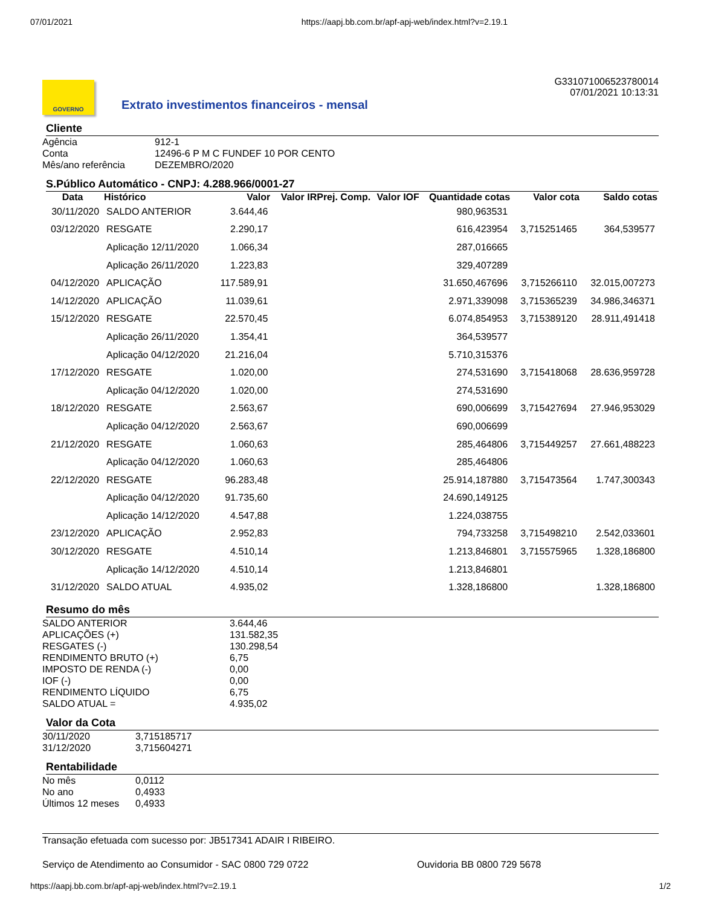07/01/2021 https://aapj.bb.com.br/apf-apj-web/index.html?v=2.19.1
GOVERNO
Extrato investimentos financeiros - mensal
G331071006523780014
07/01/2021 10:13:31
Cliente
| Agência | 912-1 |
| Conta | 12496-6 P M C FUNDEF 10 POR CENTO |
| Mês/ano referência | DEZEMBRO/2020 |
S.Público Automático - CNPJ: 4.288.966/0001-27
| Data | Histórico | Valor | Valor IRPrej. Comp. | Valor IOF | Quantidade cotas | Valor cota | Saldo cotas |
| --- | --- | --- | --- | --- | --- | --- | --- |
| 30/11/2020 | SALDO ANTERIOR | 3.644,46 | | | 980,963531 | | |
| 03/12/2020 | RESGATE | 2.290,17 | | | 616,423954 | 3,715251465 | 364,539577 |
| | Aplicação 12/11/2020 | 1.066,34 | | | 287,016665 | | |
| | Aplicação 26/11/2020 | 1.223,83 | | | 329,407289 | | |
| 04/12/2020 | APLICAÇÃO | 117.589,91 | | | 31.650,467696 | 3,715266110 | 32.015,007273 |
| 14/12/2020 | APLICAÇÃO | 11.039,61 | | | 2.971,339098 | 3,715365239 | 34.986,346371 |
| 15/12/2020 | RESGATE | 22.570,45 | | | 6.074,854953 | 3,715389120 | 28.911,491418 |
| | Aplicação 26/11/2020 | 1.354,41 | | | 364,539577 | | |
| | Aplicação 04/12/2020 | 21.216,04 | | | 5.710,315376 | | |
| 17/12/2020 | RESGATE | 1.020,00 | | | 274,531690 | 3,715418068 | 28.636,959728 |
| | Aplicação 04/12/2020 | 1.020,00 | | | 274,531690 | | |
| 18/12/2020 | RESGATE | 2.563,67 | | | 690,006699 | 3,715427694 | 27.946,953029 |
| | Aplicação 04/12/2020 | 2.563,67 | | | 690,006699 | | |
| 21/12/2020 | RESGATE | 1.060,63 | | | 285,464806 | 3,715449257 | 27.661,488223 |
| | Aplicação 04/12/2020 | 1.060,63 | | | 285,464806 | | |
| 22/12/2020 | RESGATE | 96.283,48 | | | 25.914,187880 | 3,715473564 | 1.747,300343 |
| | Aplicação 04/12/2020 | 91.735,60 | | | 24.690,149125 | | |
| | Aplicação 14/12/2020 | 4.547,88 | | | 1.224,038755 | | |
| 23/12/2020 | APLICAÇÃO | 2.952,83 | | | 794,733258 | 3,715498210 | 2.542,033601 |
| 30/12/2020 | RESGATE | 4.510,14 | | | 1.213,846801 | 3,715575965 | 1.328,186800 |
| | Aplicação 14/12/2020 | 4.510,14 | | | 1.213,846801 | | |
| 31/12/2020 | SALDO ATUAL | 4.935,02 | | | 1.328,186800 | | 1.328,186800 |
Resumo do mês
| SALDO ANTERIOR | 3.644,46 |
| APLICAÇÕES (+) | 131.582,35 |
| RESGATES (-) | 130.298,54 |
| RENDIMENTO BRUTO (+) | 6,75 |
| IMPOSTO DE RENDA (-) | 0,00 |
| IOF (-) | 0,00 |
| RENDIMENTO LÍQUIDO | 6,75 |
| SALDO ATUAL = | 4.935,02 |
Valor da Cota
| 30/11/2020 | 3,715185717 |
| 31/12/2020 | 3,715604271 |
Rentabilidade
| No mês | 0,0112 |
| No ano | 0,4933 |
| Últimos 12 meses | 0,4933 |
Transação efetuada com sucesso por: JB517341 ADAIR I RIBEIRO.
Serviço de Atendimento ao Consumidor - SAC 0800 729 0722 Ouvidoria BB 0800 729 5678
https://aapj.bb.com.br/apf-apj-web/index.html?v=2.19.1 1/2